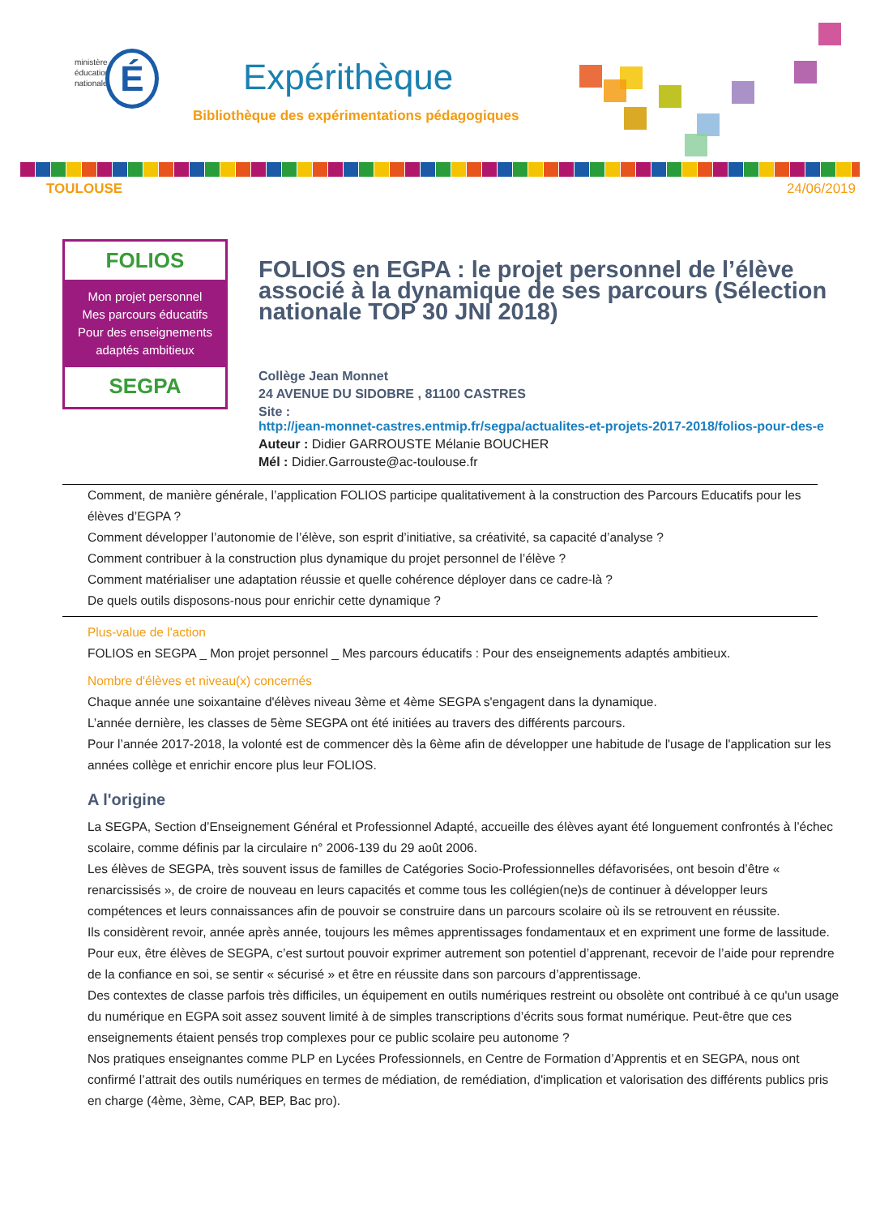ministère
éducation
nationale
É Expérithèque
Bibliothèque des expérimentations pédagogiques
TOULOUSE 24/06/2019
FOLIOS
Mon projet personnel
Mes parcours éducatifs
Pour des enseignements
adaptés ambitieux
SEGPA
FOLIOS en EGPA : le projet personnel de l’élève associé à la dynamique de ses parcours (Sélection nationale TOP 30 JNI 2018)
Collège Jean Monnet
24 AVENUE DU SIDOBRE , 81100 CASTRES
Site : http://jean-monnet-castres.entmip.fr/segpa/actualites-et-projets-2017-2018/folios-pour-des-e
Auteur : Didier GARROUSTE Mélanie BOUCHER
Mél : Didier.Garrouste@ac-toulouse.fr
Comment, de manière générale, l’application FOLIOS participe qualitativement à la construction des Parcours Educatifs pour les élèves d’EGPA ?
Comment développer l’autonomie de l’élève, son esprit d’initiative, sa créativité, sa capacité d’analyse ?
Comment contribuer à la construction plus dynamique du projet personnel de l’élève ?
Comment matérialiser une adaptation réussie et quelle cohérence déployer dans ce cadre-là ?
De quels outils disposons-nous pour enrichir cette dynamique ?
Plus-value de l'action
FOLIOS en SEGPA _ Mon projet personnel _ Mes parcours éducatifs : Pour des enseignements adaptés ambitieux.
Nombre d'élèves et niveau(x) concernés
Chaque année une soixantaine d'élèves niveau 3ème et 4ème SEGPA s'engagent dans la dynamique.
L’année dernière, les classes de 5ème SEGPA ont été initiées au travers des différents parcours.
Pour l’année 2017-2018, la volonté est de commencer dès la 6ème afin de développer une habitude de l'usage de l'application sur les années collège et enrichir encore plus leur FOLIOS.
A l'origine
La SEGPA, Section d’Enseignement Général et Professionnel Adapté, accueille des élèves ayant été longuement confrontés à l’échec scolaire, comme définis par la circulaire n° 2006-139 du 29 août 2006.
Les élèves de SEGPA, très souvent issus de familles de Catégories Socio-Professionnelles défavorisées, ont besoin d’être « renarcissisés », de croire de nouveau en leurs capacités et comme tous les collégien(ne)s de continuer à développer leurs compétences et leurs connaissances afin de pouvoir se construire dans un parcours scolaire où ils se retrouvent en réussite.
Ils considèrent revoir, année après année, toujours les mêmes apprentissages fondamentaux et en expriment une forme de lassitude.
Pour eux, être élèves de SEGPA, c’est surtout pouvoir exprimer autrement son potentiel d’apprenant, recevoir de l’aide pour reprendre de la confiance en soi, se sentir « sécurisé » et être en réussite dans son parcours d’apprentissage.
Des contextes de classe parfois très difficiles, un équipement en outils numériques restreint ou obsolète ont contribué à ce qu'un usage du numérique en EGPA soit assez souvent limité à de simples transcriptions d’écrits sous format numérique. Peut-être que ces enseignements étaient pensés trop complexes pour ce public scolaire peu autonome ?
Nos pratiques enseignantes comme PLP en Lycées Professionnels, en Centre de Formation d’Apprentis et en SEGPA, nous ont confirmé l’attrait des outils numériques en termes de médiation, de remédiation, d'implication et valorisation des différents publics pris en charge (4ème, 3ème, CAP, BEP, Bac pro).